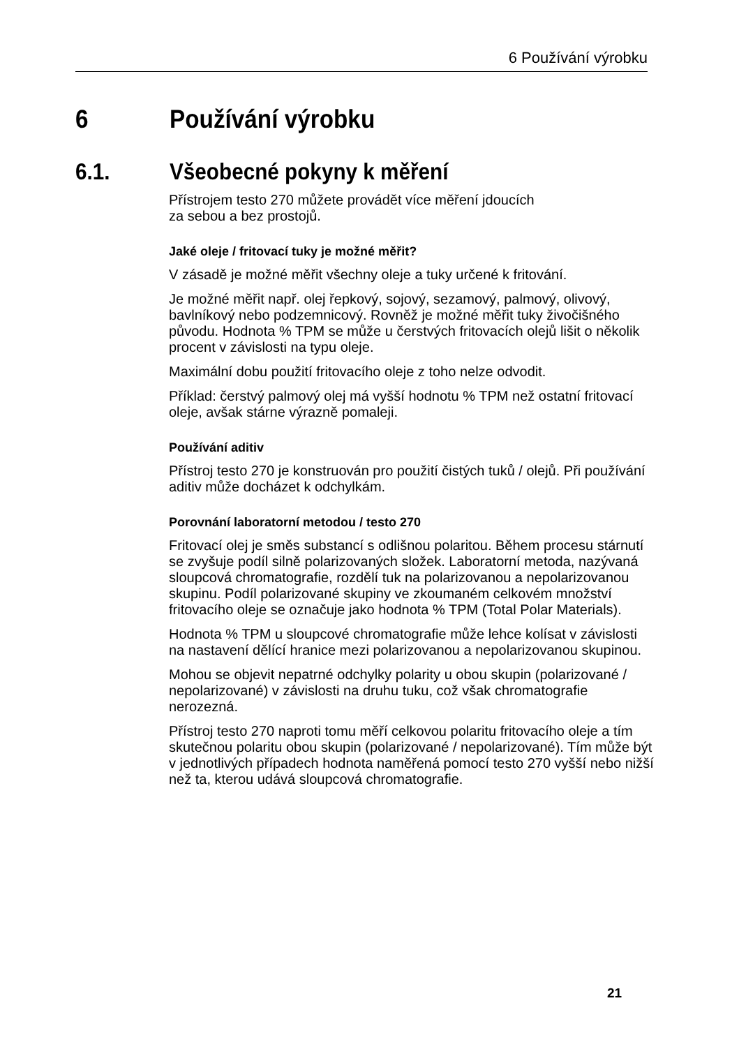6 Používání výrobku
6 Používání výrobku
6.1. Všeobecné pokyny k měření
Přístrojem testo 270 můžete provádět více měření jdoucích
za sebou a bez prostojů.
Jaké oleje / fritovací tuky je možné měřit?
V zásadě je možné měřit všechny oleje a tuky určené k fritování.
Je možné měřit např. olej řepkový, sojový, sezamový, palmový, olivový, bavlníkový nebo podzemnicový. Rovněž je možné měřit tuky živočišného původu. Hodnota % TPM se může u čerstvých fritovacích olejů lišit o několik procent v závislosti na typu oleje.
Maximální dobu použití fritovacího oleje z toho nelze odvodit.
Příklad: čerstvý palmový olej má vyšší hodnotu % TPM než ostatní fritovací oleje, avšak stárne výrazně pomaleji.
Používání aditiv
Přístroj testo 270 je konstruován pro použití čistých tuků / olejů. Při používání aditiv může docházet k odchylkám.
Porovnání laboratorní metodou / testo 270
Fritovací olej je směs substancí s odlišnou polaritou. Během procesu stárnutí se zvyšuje podíl silně polarizovaných složek. Laboratorní metoda, nazývaná sloupcová chromatografie, rozdělí tuk na polarizovanou a nepolarizovanou skupinu. Podíl polarizované skupiny ve zkoumaném celkovém množství fritovacího oleje se označuje jako hodnota % TPM (Total Polar Materials).
Hodnota % TPM u sloupcové chromatografie může lehce kolísat v závislosti na nastavení dělící hranice mezi polarizovanou a nepolarizovanou skupinou.
Mohou se objevit nepatrné odchylky polarity u obou skupin (polarizované / nepolarizované) v závislosti na druhu tuku, což však chromatografie nerozezná.
Přístroj testo 270 naproti tomu měří celkovou polaritu fritovacího oleje a tím skutečnou polaritu obou skupin (polarizované / nepolarizované). Tím může být v jednotlivých případech hodnota naměřená pomocí testo 270 vyšší nebo nižší než ta, kterou udává sloupcová chromatografie.
21